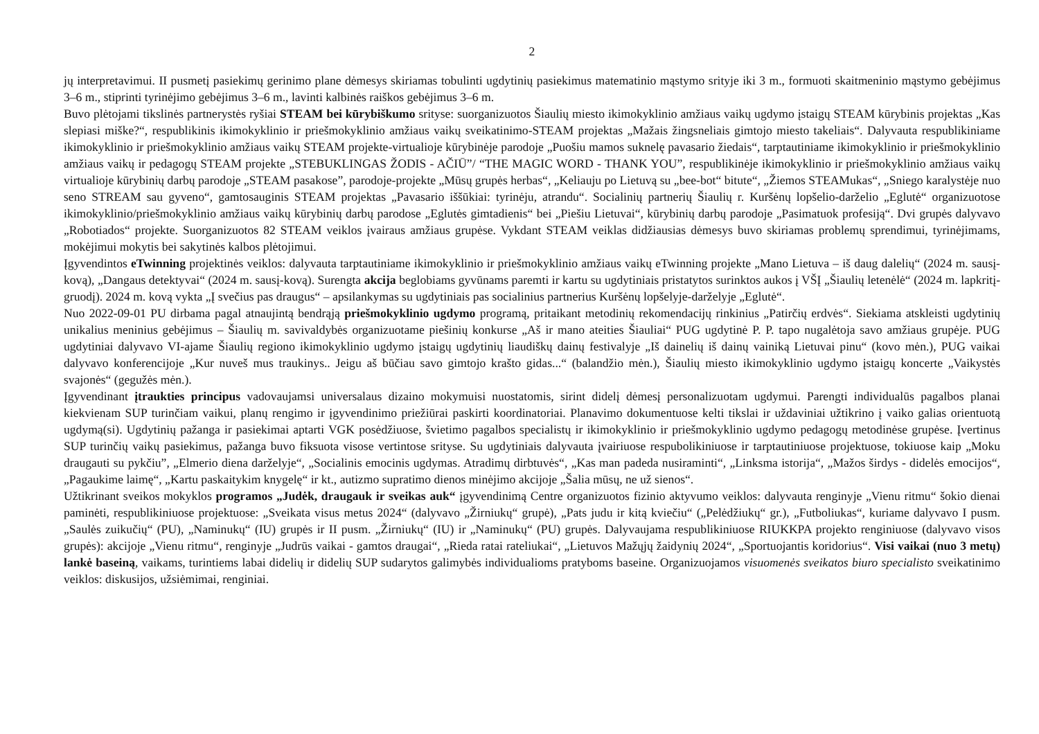2
jų interpretavimui. II pusmetį pasiekimų gerinimo plane dėmesys skiriamas tobulinti ugdytinių pasiekimus matematinio mąstymo srityje iki 3 m., formuoti skaitmeninio mąstymo gebėjimus 3–6 m., stiprinti tyrinėjimo gebėjimus 3–6 m., lavinti kalbinės raiškos gebėjimus 3–6 m.
Buvo plėtojami tikslinės partnerystės ryšiai STEAM bei kūrybiškumo srityse: suorganizuotos Šiaulių miesto ikimokyklinio amžiaus vaikų ugdymo įstaigų STEAM kūrybinis projektas „Kas slepiasi miške?“, respublikinis ikimokyklinio ir priešmokyklinio amžiaus vaikų sveikatinimo-STEAM projektas „Mažais žingsneliais gimtojo miesto takeliais“. Dalyvauta respublikiniame ikimokyklinio ir priešmokyklinio amžiaus vaikų STEAM projekte-virtualioje kūrybinėje parodoje „Puošiu mamos suknelę pavasario žiedais“, tarptautiniame ikimokyklinio ir priešmokyklinio amžiaus vaikų ir pedagogų STEAM projekte „STEBUKLINGAS ŽODIS - AČIŪ”/ “THE MAGIC WORD - THANK YOU”, respublikinėje ikimokyklinio ir priešmokyklinio amžiaus vaikų virtualioje kūrybinių darbų parodoje „STEAM pasakose”, parodoje-projekte „Mūsų grupės herbas“, „Keliauju po Lietuvą su „bee-bot“ bitute“, „Žiemos STEAMukas“, „Sniego karalystėje nuo seno STREAM sau gyveno“, gamtosauginis STEAM projektas „Pavasario iššūkiai: tyrinėju, atrandu“. Socialinių partnerių Šiaulių r. Kuršėnų lopšelio-darželio „Eglutė“ organizuotose ikimokyklinio/priešmokyklinio amžiaus vaikų kūrybinių darbų parodose „Eglutės gimtadienis“ bei „Piešiu Lietuvai“, kūrybinių darbų parodoje „Pasimatuok profesiją“. Dvi grupės dalyvavo „Robotiados“ projekte. Suorganizuotos 82 STEAM veiklos įvairaus amžiaus grupėse. Vykdant STEAM veiklas didžiausias dėmesys buvo skiriamas problemų sprendimui, tyrinėjimams, mokėjimui mokytis bei sakytinės kalbos plėtojimui.
Įgyvendintos eTwinning projektinės veiklos: dalyvauta tarptautiniame ikimokyklinio ir priešmokyklinio amžiaus vaikų eTwinning projekte „Mano Lietuva – iš daug dalelių“ (2024 m. sausį-kovą), „Dangaus detektyvai“ (2024 m. sausį-kovą). Surengta akcija beglobiams gyvūnams paremti ir kartu su ugdytiniais pristatytos surinktos aukos į VŠĮ „Šiaulių letenėlė“ (2024 m. lapkritį-gruodį). 2024 m. kovą vykta „Į svečius pas draugus“ – apsilankymas su ugdytiniais pas socialinius partnerius Kuršėnų lopšelyje-darželyje „Eglutė“.
Nuo 2022-09-01 PU dirbama pagal atnaujintą bendrąją priešmokyklinio ugdymo programą, pritaikant metodinių rekomendacijų rinkinius „Patirčių erdvės“. Siekiama atskleisti ugdytinių unikalius meninius gebėjimus – Šiaulių m. savivaldybės organizuotame piešinių konkurse „Aš ir mano ateities Šiauliai“ PUG ugdytinė P. P. tapo nugalėtoja savo amžiaus grupėje. PUG ugdytiniai dalyvavo VI-ajame Šiaulių regiono ikimokyklinio ugdymo įstaigų ugdytinių liaudiškų dainų festivalyje „Iš dainelių iš dainų vainiką Lietuvai pinu“ (kovo mėn.), PUG vaikai dalyvavo konferencijoje „Kur nuveš mus traukinys.. Jeigu aš būčiau savo gimtojo krašto gidas...“ (balandžio mėn.), Šiaulių miesto ikimokyklinio ugdymo įstaigų koncerte „Vaikystės svajonės“ (gegužės mėn.).
Įgyvendinant įtraukties principus vadovaujamsi universalaus dizaino mokymuisi nuostatomis, sirint didelį dėmesį personalizuotam ugdymui. Parengti individualūs pagalbos planai kiekvienam SUP turinčiam vaikui, planų rengimo ir įgyvendinimo priežiūrai paskirti koordinatoriai. Planavimo dokumentuose kelti tikslai ir uždaviniai užtikrino į vaiko galias orientuotą ugdymą(si). Ugdytinių pažanga ir pasiekimai aptarti VGK posėdžiuose, švietimo pagalbos specialistų ir ikimokyklinio ir priešmokyklinio ugdymo pedagogų metodinėse grupėse. Įvertinus SUP turinčių vaikų pasiekimus, pažanga buvo fiksuota visose vertintose srityse. Su ugdytiniais dalyvauta įvairiuose respubolikiniuose ir tarptautiniuose projektuose, tokiuose kaip „Moku draugauti su pykčiu”, „Elmerio diena darželyje“, „Socialinis emocinis ugdymas. Atradimų dirbtuvės“, „Kas man padeda nusiraminti“, „Linksma istorija“, „Mažos širdys - didelės emocijos“, „Pagaukime laimę“, „Kartu paskaitykim knygelę“ ir kt., autizmo supratimo dienos minėjimo akcijoje „Šalia mūsų, ne už sienos“.
Užtikrinant sveikos mokyklos programos „Judėk, draugauk ir sveikas auk“ įgyvendinimą Centre organizuotos fizinio aktyvumo veiklos: dalyvauta renginyje „Vienu ritmu“ šokio dienai paminėti, respublikiniuose projektuose: „Sveikata visus metus 2024“ (dalyvavo „Žirniukų“ grupė), „Pats judu ir kitą kviečiu“ („Pelėdžiukų“ gr.), „Futboliukas“, kuriame dalyvavo I pusm. „Saulės zuikučių“ (PU), „Naminukų“ (IU) grupės ir II pusm. „Žirniukų“ (IU) ir „Naminukų“ (PU) grupės. Dalyvaujama respublikiniuose RIUKKPA projekto renginiuose (dalyvavo visos grupės): akcijoje „Vienu ritmu“, renginyje „Judrūs vaikai - gamtos draugai“, „Rieda ratai rateliukai“, „Lietuvos Mažųjų žaidynių 2024“, „Sportuojantis koridorius“. Visi vaikai (nuo 3 metų) lankė baseiną, vaikams, turintiems labai didelių ir didelių SUP sudarytos galimybės individualioms pratyboms baseine. Organizuojamos visuomenės sveikatos biuro specialisto sveikatinimo veiklos: diskusijos, užsiėmimai, renginiai.